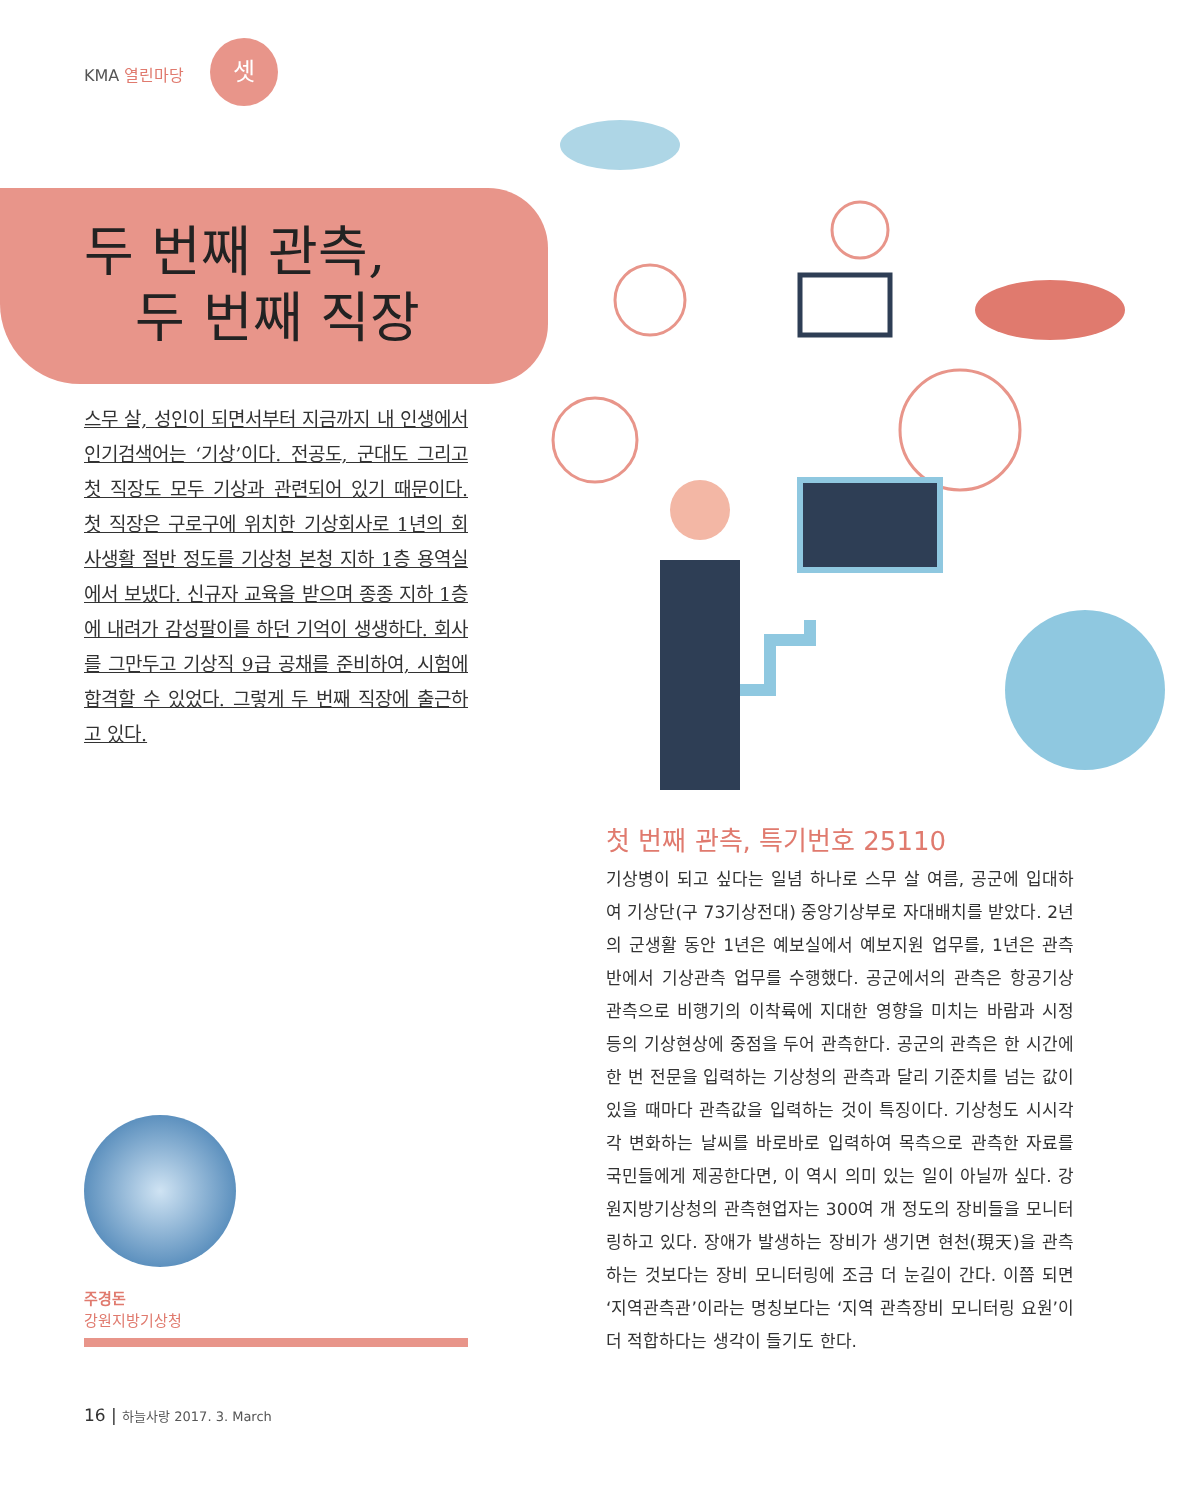KMA 열린마당
셋
두 번째 관측,
두 번째 직장
스무 살, 성인이 되면서부터 지금까지 내 인생에서 인기검색어는 ‘기상’이다. 전공도, 군대도 그리고 첫 직장도 모두 기상과 관련되어 있기 때문이다. 첫 직장은 구로구에 위치한 기상회사로 1년의 회사생활 절반 정도를 기상청 본청 지하 1층 용역실에서 보냈다. 신규자 교육을 받으며 종종 지하 1층에 내려가 감성팔이를 하던 기억이 생생하다. 회사를 그만두고 기상직 9급 공채를 준비하여, 시험에 합격할 수 있었다. 그렇게 두 번째 직장에 출근하고 있다.
주경돈
강원지방기상청
16 | 하늘사랑 2017. 3. March
첫 번째 관측, 특기번호 25110
기상병이 되고 싶다는 일념 하나로 스무 살 여름, 공군에 입대하여 기상단(구 73기상전대) 중앙기상부로 자대배치를 받았다. 2년의 군생활 동안 1년은 예보실에서 예보지원 업무를, 1년은 관측반에서 기상관측 업무를 수행했다. 공군에서의 관측은 항공기상관측으로 비행기의 이착륙에 지대한 영향을 미치는 바람과 시정 등의 기상현상에 중점을 두어 관측한다. 공군의 관측은 한 시간에 한 번 전문을 입력하는 기상청의 관측과 달리 기준치를 넘는 값이 있을 때마다 관측값을 입력하는 것이 특징이다. 기상청도 시시각각 변화하는 날씨를 바로바로 입력하여 목측으로 관측한 자료를 국민들에게 제공한다면, 이 역시 의미 있는 일이 아닐까 싶다. 강원지방기상청의 관측현업자는 300여 개 정도의 장비들을 모니터링하고 있다. 장애가 발생하는 장비가 생기면 현천(現天)을 관측하는 것보다는 장비 모니터링에 조금 더 눈길이 간다. 이쯤 되면 ‘지역관측관’이라는 명칭보다는 ‘지역 관측장비 모니터링 요원’이 더 적합하다는 생각이 들기도 한다.